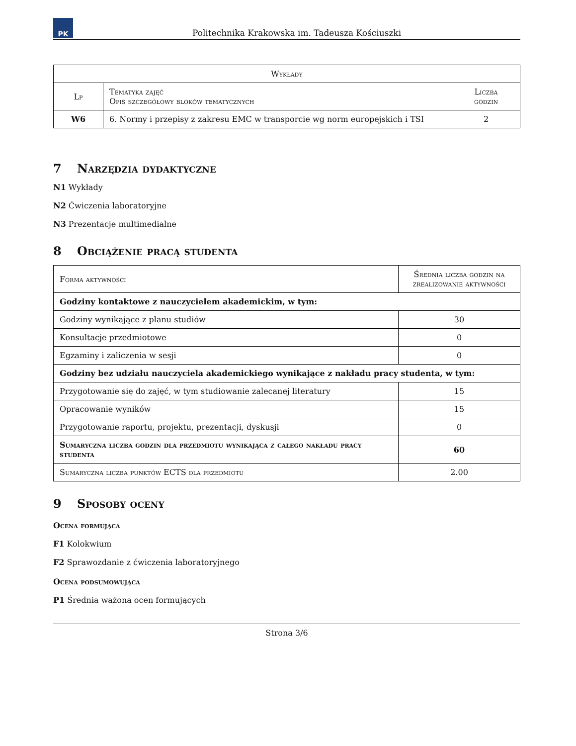PK
Politechnika Krakowska im. Tadeusza Kościuszki
| Wykłady | | |
| --- | --- | --- |
| Lp | Tematyka zajęć Opis szczegółowy bloków tematycznych | Liczba godzin |
| W6 | 6. Normy i przepisy z zakresu EMC w transporcie wg norm europejskich i TSI | 2 |
7 Narzędzia dydaktyczne
N1 Wykłady
N2 Ćwiczenia laboratoryjne
N3 Prezentacje multimedialne
8 Obciążenie pracą studenta
| Forma aktywności | Średnia liczba godzin na zrealizowanie aktywności |
| --- | --- |
| Godziny kontaktowe z nauczycielem akademickim, w tym: | |
| Godziny wynikające z planu studiów | 30 |
| Konsultacje przedmiotowe | 0 |
| Egzaminy i zaliczenia w sesji | 0 |
| Godziny bez udziału nauczyciela akademickiego wynikające z nakładu pracy studenta, w tym: | |
| Przygotowanie się do zajęć, w tym studiowanie zalecanej literatury | 15 |
| Opracowanie wyników | 15 |
| Przygotowanie raportu, projektu, prezentacji, dyskusji | 0 |
| Sumaryczna liczba godzin dla przedmiotu wynikająca z całego nakładu pracy studenta | 60 |
| Sumaryczna liczba punktów ECTS dla przedmiotu | 2.00 |
9 Sposoby oceny
Ocena formująca
F1 Kolokwium
F2 Sprawozdanie z ćwiczenia laboratoryjnego
Ocena podsumowująca
P1 Średnia ważona ocen formujących
Strona 3/6